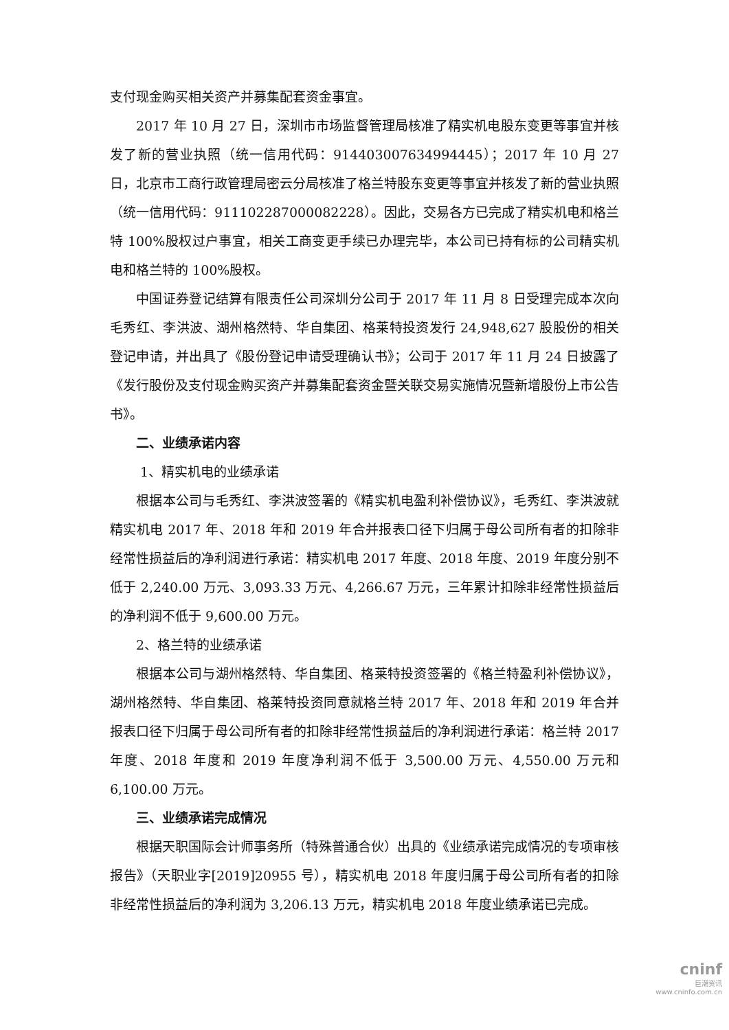支付现金购买相关资产并募集配套资金事宜。
2017 年 10 月 27 日，深圳市市场监督管理局核准了精实机电股东变更等事宜并核发了新的营业执照（统一信用代码：914403007634994445）；2017 年 10 月 27 日，北京市工商行政管理局密云分局核准了格兰特股东变更等事宜并核发了新的营业执照（统一信用代码：911102287000082228）。因此，交易各方已完成了精实机电和格兰特 100%股权过户事宜，相关工商变更手续已办理完毕，本公司已持有标的公司精实机电和格兰特的 100%股权。
中国证券登记结算有限责任公司深圳分公司于 2017 年 11 月 8 日受理完成本次向毛秀红、李洪波、湖州格然特、华自集团、格莱特投资发行 24,948,627 股股份的相关登记申请，并出具了《股份登记申请受理确认书》；公司于 2017 年 11 月 24 日披露了《发行股份及支付现金购买资产并募集配套资金暨关联交易实施情况暨新增股份上市公告书》。
二、业绩承诺内容
1、精实机电的业绩承诺
根据本公司与毛秀红、李洪波签署的《精实机电盈利补偿协议》，毛秀红、李洪波就精实机电 2017 年、2018 年和 2019 年合并报表口径下归属于母公司所有者的扣除非经常性损益后的净利润进行承诺：精实机电 2017 年度、2018 年度、2019 年度分别不低于 2,240.00 万元、3,093.33 万元、4,266.67 万元，三年累计扣除非经常性损益后的净利润不低于 9,600.00 万元。
2、格兰特的业绩承诺
根据本公司与湖州格然特、华自集团、格莱特投资签署的《格兰特盈利补偿协议》，湖州格然特、华自集团、格莱特投资同意就格兰特 2017 年、2018 年和 2019 年合并报表口径下归属于母公司所有者的扣除非经常性损益后的净利润进行承诺：格兰特 2017 年度、2018 年度和 2019 年度净利润不低于 3,500.00 万元、4,550.00 万元和 6,100.00 万元。
三、业绩承诺完成情况
根据天职国际会计师事务所（特殊普通合伙）出具的《业绩承诺完成情况的专项审核报告》（天职业字[2019]20955 号），精实机电 2018 年度归属于母公司所有者的扣除非经常性损益后的净利润为 3,206.13 万元，精实机电 2018 年度业绩承诺已完成。
cninf
巨潮资讯
www.cninfo.com.cn